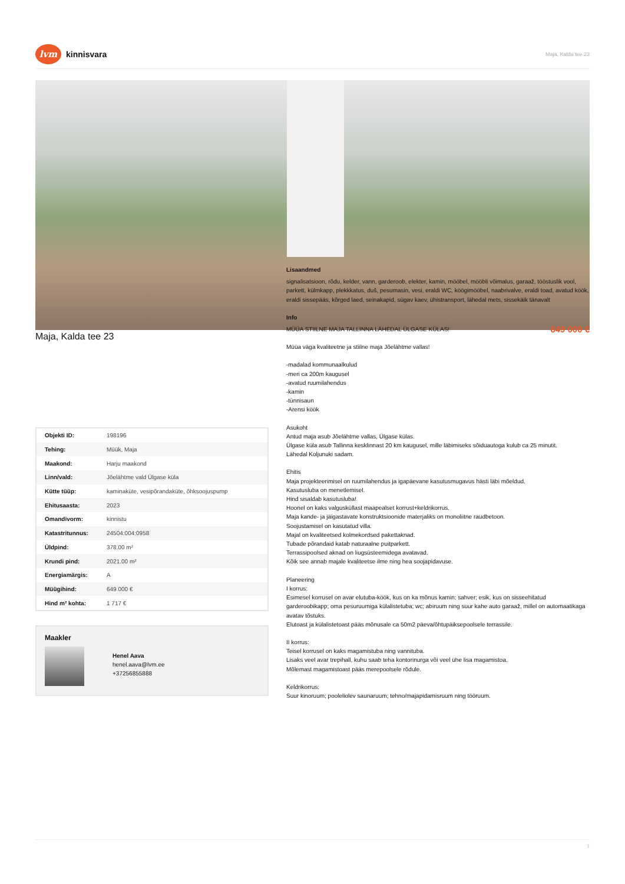lvm kinnisvara
Maja, Kalda tee 23
Maja, Kalda tee 23
| Objekti ID: | 198196 |
| Tehing: | Müük, Maja |
| Maakond: | Harju maakond |
| Linn/vald: | Jõelähtme vald Ülgase küla |
| Kütte tüüp: | kaminaküte, vesipõrandaküte, õhksoojuspump |
| Ehitusaasta: | 2023 |
| Omandivorm: | kinnistu |
| Katastritunnus: | 24504:004:0958 |
| Üldpind: | 378.00 m² |
| Krundi pind: | 2021.00 m² |
| Energiamärgis: | A |
| Müügihind: | 649 000 € |
| Hind m² kohta: | 1 717 € |
Maakler
Henel Aava
henel.aava@lvm.ee
+37256855888
Lisaandmed
signalisatsioon, rõdu, kelder, vann, garderoob, elekter, kamin, mööbel, mööbli võimalus, garaaž, tööstuslik vool, parkett, külmkapp, plekkkatus, duš, pesumasin, vesi, eraldi WC, köögimööbel, naabrivalve, eraldi toad, avatud köök, eraldi sissepääs, kõrged laed, seinakapid, sügav kaev, ühistransport, lähedal mets, sissekäik tänavalt
Info
MÜÜA STIILNE MAJA TALLINNA LÄHEDAL ÜLGASE KÜLAS! 649 000 €
Müüa väga kvaliteetne ja stiilne maja Jõelähtme vallas!
-madalad kommunaalkulud
-meri ca 200m kaugusel
-avatud ruumilahendus
-kamin
-tünnisaun
-Arensi köök
Asukoht
Antud maja asub Jõelähtme vallas, Ülgase külas.
Ülgase küla asub Tallinna kesklinnast 20 km kaugusel, mille läbimiseks sõiduautoga kulub ca 25 minutit.
Lähedal Koljunuki sadam.
Ehitis
Maja projekteerimisel on ruumilahendus ja igapäevane kasutusmugavus hästi läbi mõeldud.
Kasutusluba on menetlemisel.
Hind sisaldab kasutusluba!
Hoonel on kaks valgusküllast maapealset korrust+keldrikorrus.
Maja kande- ja jäigastavate konstruktsioonide materjaliks on monoliitne raudbetoon.
Soojustamisel on kasutatud villa.
Majal on kvaliteetsed kolmekordsed pakettaknad.
Tubade põrandaid katab naturaalne puitparkett.
Terrassipoolsed aknad on liugsüsteemidega avatavad.
Kõik see annab majale kvaliteetse ilme ning hea soojapidavuse.
Planeering
I korrus:
Esimesel korrusel on avar elutuba-köök, kus on ka mõnus kamin; sahver; esik, kus on sisseehitatud garderoobikapp; oma pesuruumiga külalistetuba; wc; abiruum ning suur kahe auto garaaž, millel on automaatikaga avatav tõstuks.
Elutoast ja külalistetoast pääs mõnusale ca 50m2 päeva/õhtupäiksepoolsele terrassile.
II korrus:
Teisel korrusel on kaks magamistuba ning vannituba.
Lisaks veel avar trepihall, kuhu saab teha kontorinurga või veel ühe lisa magamistoa.
Mõlemast magamistoast pääs merepoolsele rõdule.
Keldrikorrus:
Suur kinoruum; pooleliolev saunaruum; tehno/majapidamisruum ning tööruum.
1